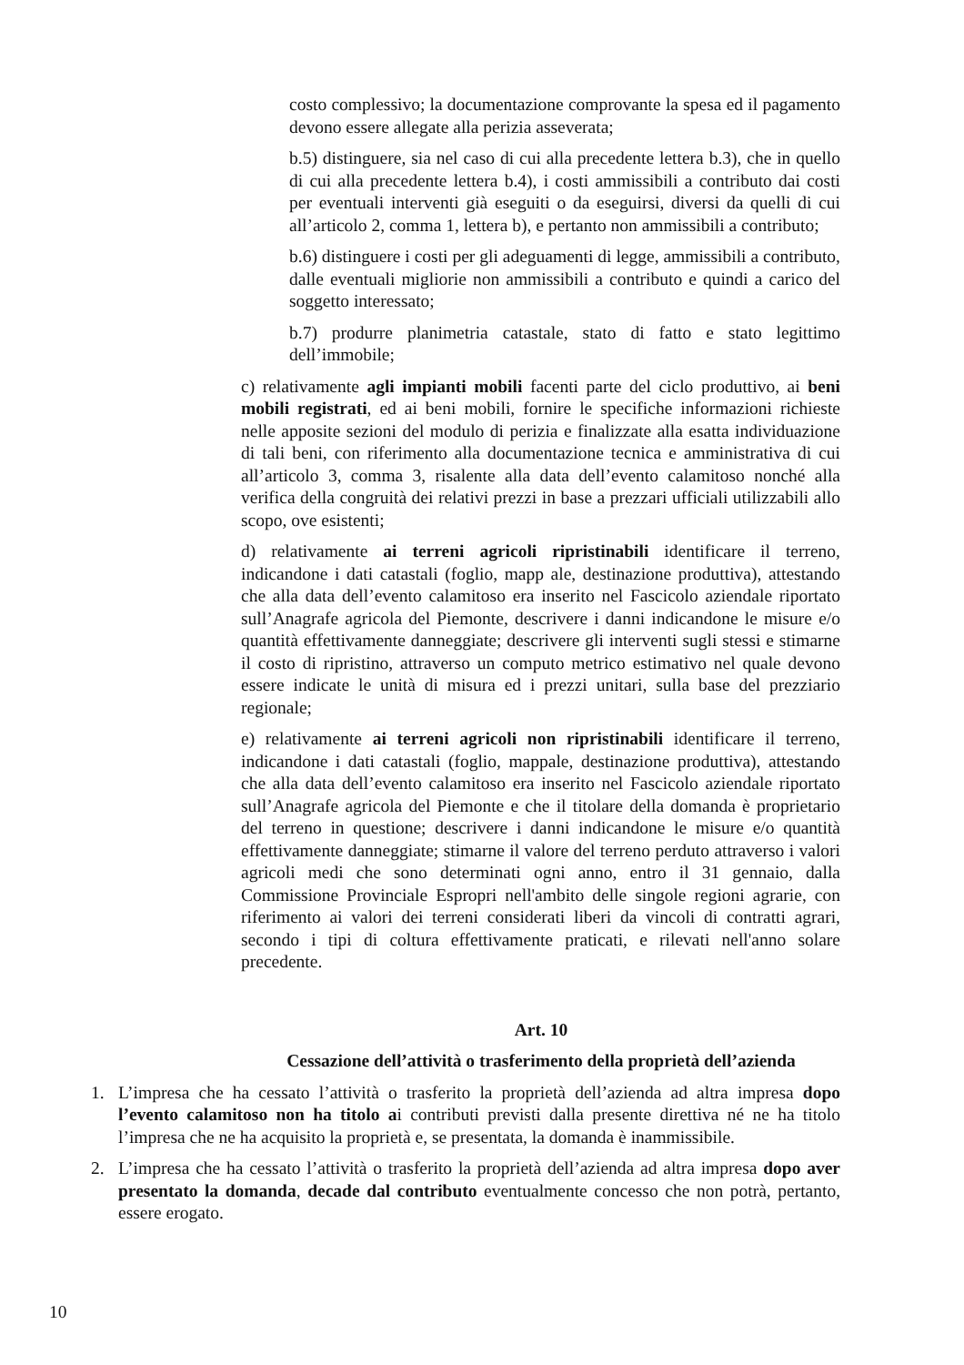costo complessivo; la documentazione comprovante la spesa ed il pagamento devono essere allegate alla perizia asseverata;
b.5) distinguere, sia nel caso di cui alla precedente lettera b.3), che in quello di cui alla precedente lettera b.4), i costi ammissibili a contributo dai costi per eventuali interventi già eseguiti o da eseguirsi, diversi da quelli di cui all’articolo 2, comma 1, lettera b), e pertanto non ammissibili a contributo;
b.6) distinguere i costi per gli adeguamenti di legge, ammissibili a contributo, dalle eventuali migliorie non ammissibili a contributo e quindi a carico del soggetto interessato;
b.7) produrre planimetria catastale, stato di fatto e stato legittimo dell’immobile;
c) relativamente agli impianti mobili facenti parte del ciclo produttivo, ai beni mobili registrati, ed ai beni mobili, fornire le specifiche informazioni richieste nelle apposite sezioni del modulo di perizia e finalizzate alla esatta individuazione di tali beni, con riferimento alla documentazione tecnica e amministrativa di cui all’articolo 3, comma 3, risalente alla data dell’evento calamitoso nonché alla verifica della congruità dei relativi prezzi in base a prezzari ufficiali utilizzabili allo scopo, ove esistenti;
d) relativamente ai terreni agricoli ripristinabili identificare il terreno, indicandone i dati catastali (foglio, mapp ale, destinazione produttiva), attestando che alla data dell’evento calamitoso era inserito nel Fascicolo aziendale riportato sull’Anagrafe agricola del Piemonte, descrivere i danni indicandone le misure e/o quantità effettivamente danneggiate; descrivere gli interventi sugli stessi e stimarne il costo di ripristino, attraverso un computo metrico estimativo nel quale devono essere indicate le unità di misura ed i prezzi unitari, sulla base del prezziario regionale;
e) relativamente ai terreni agricoli non ripristinabili identificare il terreno, indicandone i dati catastali (foglio, mappale, destinazione produttiva), attestando che alla data dell’evento calamitoso era inserito nel Fascicolo aziendale riportato sull’Anagrafe agricola del Piemonte e che il titolare della domanda è proprietario del terreno in questione; descrivere i danni indicandone le misure e/o quantità effettivamente danneggiate; stimarne il valore del terreno perduto attraverso i valori agricoli medi che sono determinati ogni anno, entro il 31 gennaio, dalla Commissione Provinciale Espropri nell'ambito delle singole regioni agrarie, con riferimento ai valori dei terreni considerati liberi da vincoli di contratti agrari, secondo i tipi di coltura effettivamente praticati, e rilevati nell'anno solare precedente.
Art. 10
Cessazione dell’attività o trasferimento della proprietà dell’azienda
1. L’impresa che ha cessato l’attività o trasferito la proprietà dell’azienda ad altra impresa dopo l’evento calamitoso non ha titolo ai contributi previsti dalla presente direttiva né ne ha titolo l’impresa che ne ha acquisito la proprietà e, se presentata, la domanda è inammissibile.
2. L’impresa che ha cessato l’attività o trasferito la proprietà dell’azienda ad altra impresa dopo aver presentato la domanda, decade dal contributo eventualmente concesso che non potrà, pertanto, essere erogato.
10